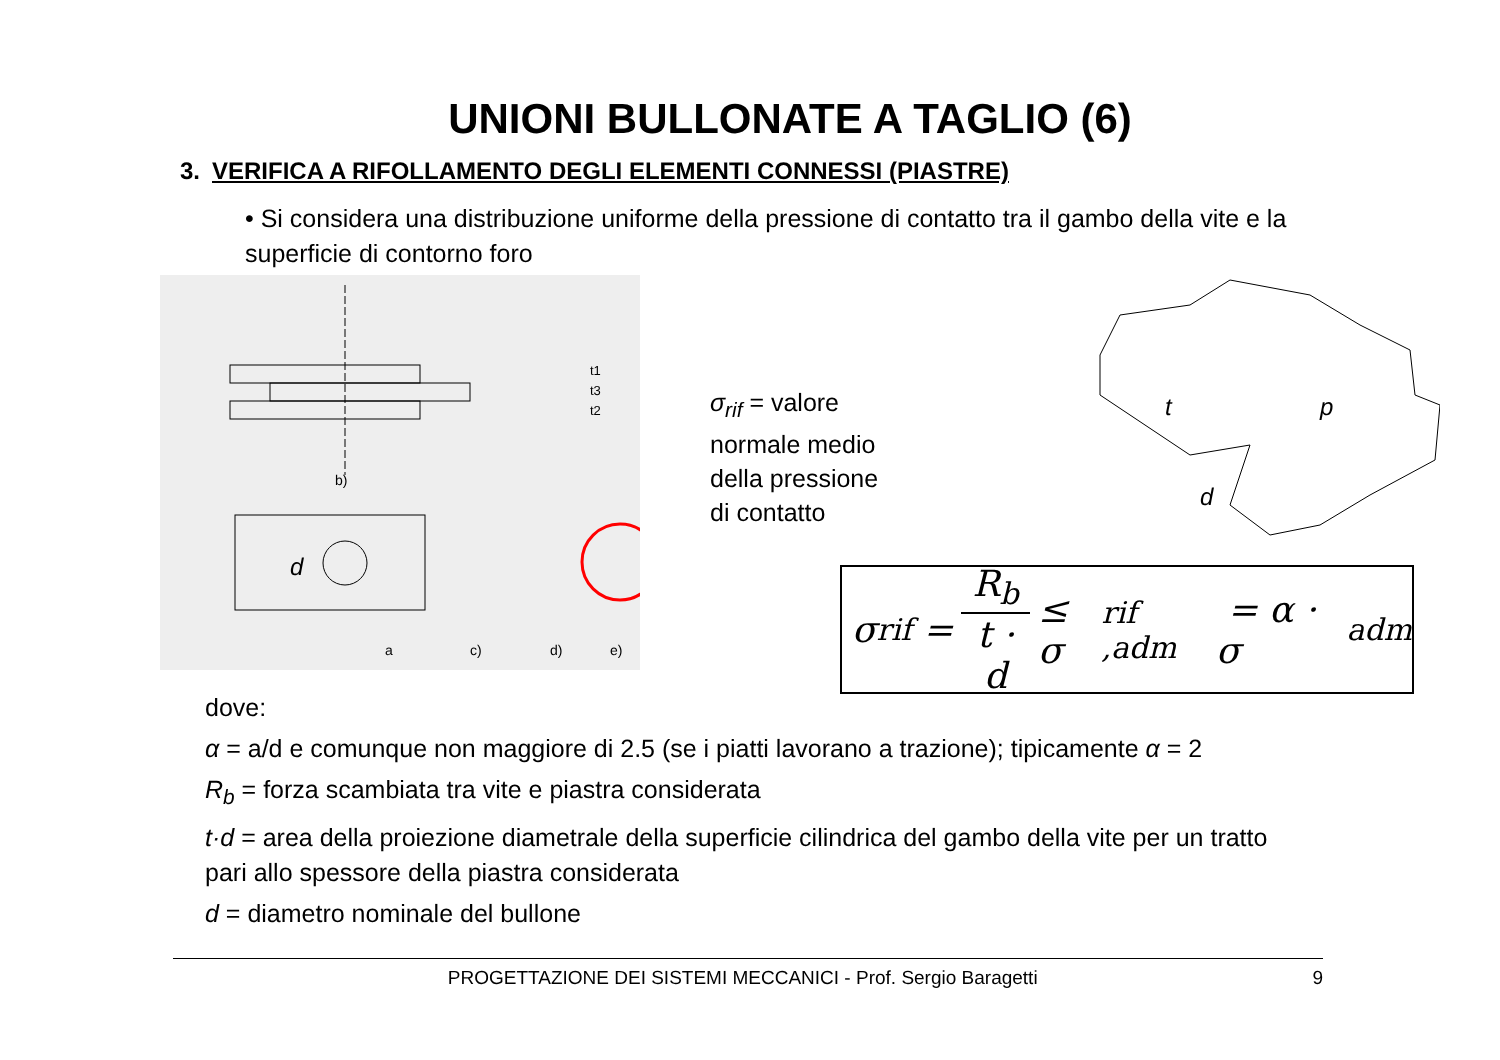UNIONI BULLONATE A TAGLIO (6)
3. VERIFICA A RIFOLLAMENTO DEGLI ELEMENTI CONNESSI (PIASTRE)
• Si considera una distribuzione uniforme della pressione di contatto tra il gambo della vite e la superficie di contorno foro
b)
d
a
c)
d)
e)
t1
t3
t2
σ<sub>rif</sub> = valore normale medio della pressione di contatto
t
p
d
σ<sub>rif</sub> = R<sub>b</sub> t · d ≤ σ<sub>rif ,adm</sub> = α · σ<sub>adm</sub>
dove:
α = a/d e comunque non maggiore di 2.5 (se i piatti lavorano a trazione); tipicamente α = 2
R<sub>b</sub> = forza scambiata tra vite e piastra considerata
t·d = area della proiezione diametrale della superficie cilindrica del gambo della vite per un tratto pari allo spessore della piastra considerata
d = diametro nominale del bullone
PROGETTAZIONE DEI SISTEMI MECCANICI - Prof. Sergio Baragetti 9